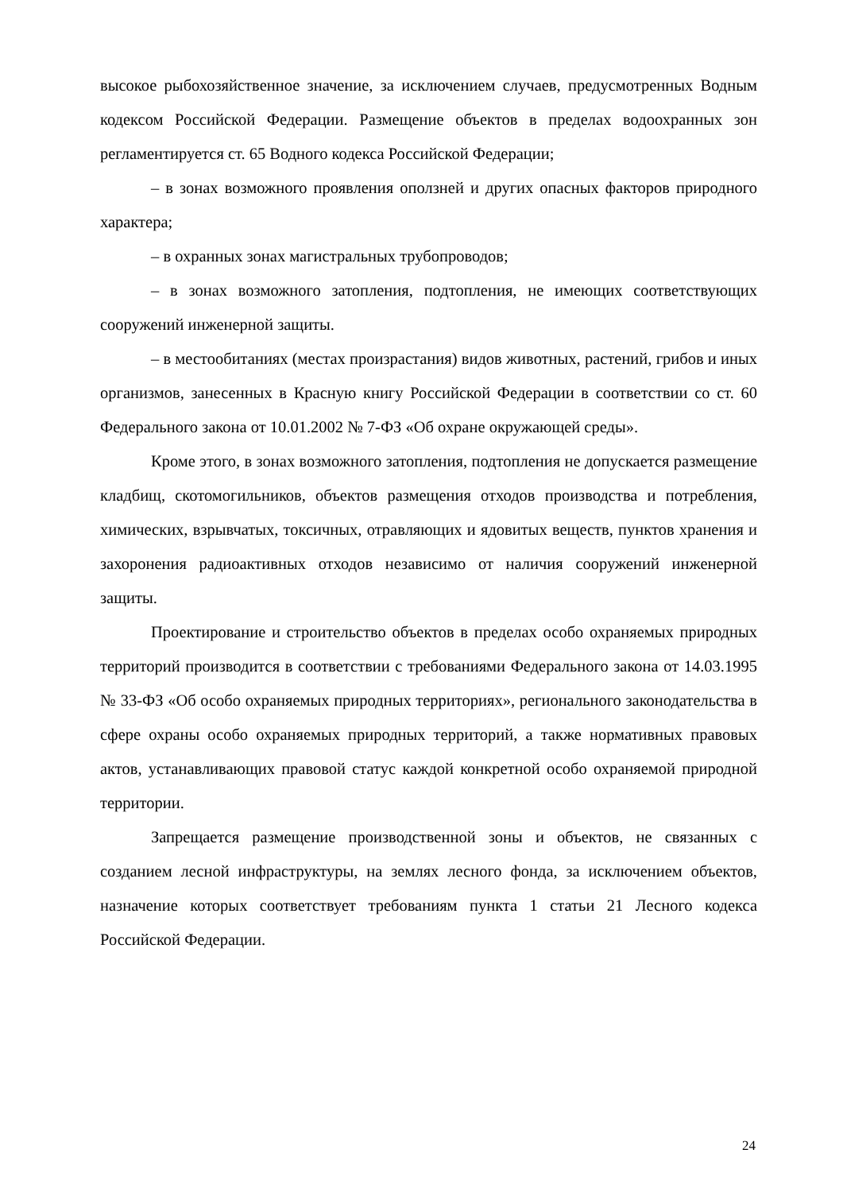высокое рыбохозяйственное значение, за исключением случаев, предусмотренных Водным кодексом Российской Федерации. Размещение объектов в пределах водоохранных зон регламентируется ст. 65 Водного кодекса Российской Федерации;
– в зонах возможного проявления оползней и других опасных факторов природного характера;
– в охранных зонах магистральных трубопроводов;
– в зонах возможного затопления, подтопления, не имеющих соответствующих сооружений инженерной защиты.
– в местообитаниях (местах произрастания) видов животных, растений, грибов и иных организмов, занесенных в Красную книгу Российской Федерации в соответствии со ст. 60 Федерального закона от 10.01.2002 № 7-ФЗ «Об охране окружающей среды».
Кроме этого, в зонах возможного затопления, подтопления не допускается размещение кладбищ, скотомогильников, объектов размещения отходов производства и потребления, химических, взрывчатых, токсичных, отравляющих и ядовитых веществ, пунктов хранения и захоронения радиоактивных отходов независимо от наличия сооружений инженерной защиты.
Проектирование и строительство объектов в пределах особо охраняемых природных территорий производится в соответствии с требованиями Федерального закона от 14.03.1995 № 33-ФЗ «Об особо охраняемых природных территориях», регионального законодательства в сфере охраны особо охраняемых природных территорий, а также нормативных правовых актов, устанавливающих правовой статус каждой конкретной особо охраняемой природной территории.
Запрещается размещение производственной зоны и объектов, не связанных с созданием лесной инфраструктуры, на землях лесного фонда, за исключением объектов, назначение которых соответствует требованиям пункта 1 статьи 21 Лесного кодекса Российской Федерации.
24